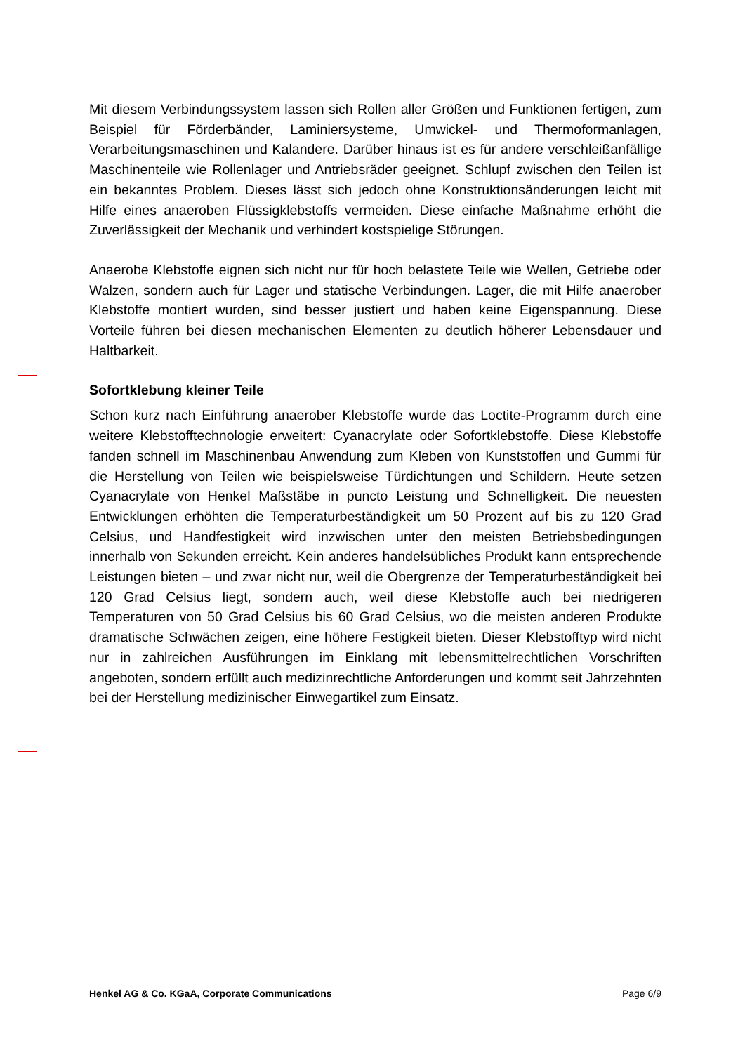Mit diesem Verbindungssystem lassen sich Rollen aller Größen und Funktionen fertigen, zum Beispiel für Förderbänder, Laminiersysteme, Umwickel- und Thermoformanlagen, Verarbeitungsmaschinen und Kalandere. Darüber hinaus ist es für andere verschleißanfällige Maschinenteile wie Rollenlager und Antriebsräder geeignet. Schlupf zwischen den Teilen ist ein bekanntes Problem. Dieses lässt sich jedoch ohne Konstruktionsänderungen leicht mit Hilfe eines anaeroben Flüssigklebstoffs vermeiden. Diese einfache Maßnahme erhöht die Zuverlässigkeit der Mechanik und verhindert kostspielige Störungen.
Anaerobe Klebstoffe eignen sich nicht nur für hoch belastete Teile wie Wellen, Getriebe oder Walzen, sondern auch für Lager und statische Verbindungen. Lager, die mit Hilfe anaerober Klebstoffe montiert wurden, sind besser justiert und haben keine Eigenspannung. Diese Vorteile führen bei diesen mechanischen Elementen zu deutlich höherer Lebensdauer und Haltbarkeit.
Sofortklebung kleiner Teile
Schon kurz nach Einführung anaerober Klebstoffe wurde das Loctite-Programm durch eine weitere Klebstofftechnologie erweitert: Cyanacrylate oder Sofortklebstoffe. Diese Klebstoffe fanden schnell im Maschinenbau Anwendung zum Kleben von Kunststoffen und Gummi für die Herstellung von Teilen wie beispielsweise Türdichtungen und Schildern. Heute setzen Cyanacrylate von Henkel Maßstäbe in puncto Leistung und Schnelligkeit. Die neuesten Entwicklungen erhöhten die Temperaturbeständigkeit um 50 Prozent auf bis zu 120 Grad Celsius, und Handfestigkeit wird inzwischen unter den meisten Betriebsbedingungen innerhalb von Sekunden erreicht. Kein anderes handelsübliches Produkt kann entsprechende Leistungen bieten – und zwar nicht nur, weil die Obergrenze der Temperaturbeständigkeit bei 120 Grad Celsius liegt, sondern auch, weil diese Klebstoffe auch bei niedrigeren Temperaturen von 50 Grad Celsius bis 60 Grad Celsius, wo die meisten anderen Produkte dramatische Schwächen zeigen, eine höhere Festigkeit bieten. Dieser Klebstofftyp wird nicht nur in zahlreichen Ausführungen im Einklang mit lebensmittelrechtlichen Vorschriften angeboten, sondern erfüllt auch medizinrechtliche Anforderungen und kommt seit Jahrzehnten bei der Herstellung medizinischer Einwegartikel zum Einsatz.
Henkel AG & Co. KGaA, Corporate Communications Page 6/9